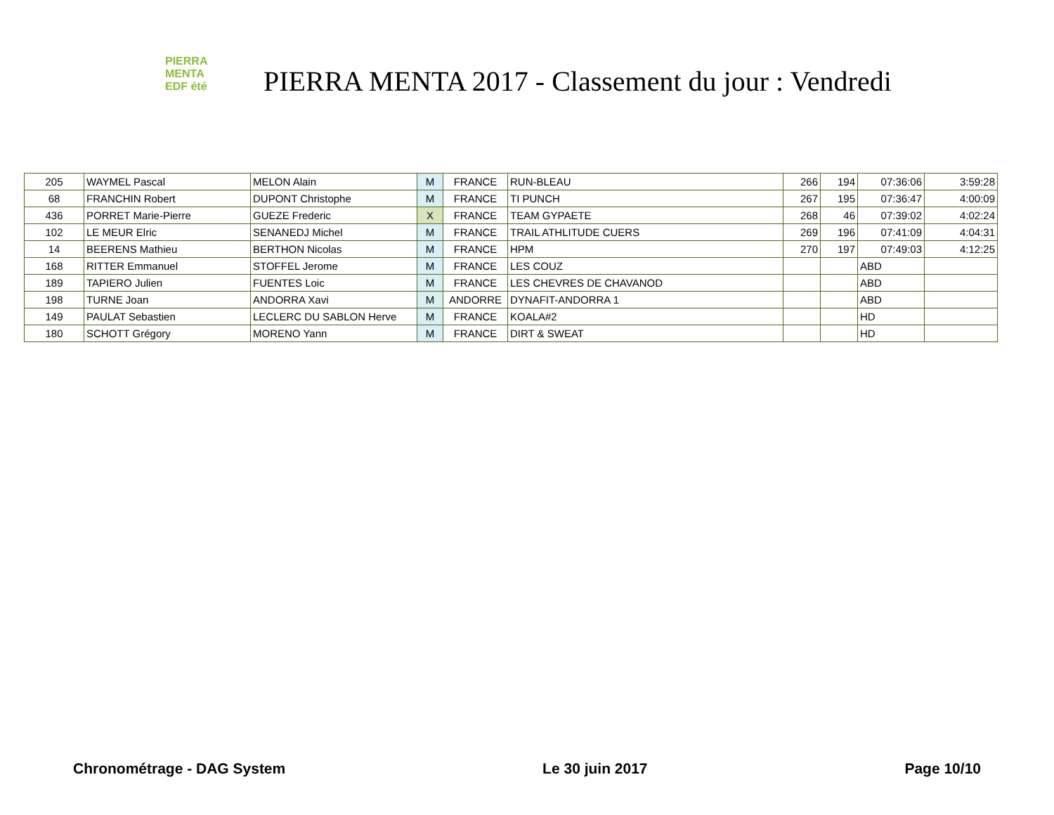PIERRA
MENTA
EDF été
PIERRA MENTA 2017 - Classement du jour : Vendredi
| 205 | WAYMEL Pascal | MELON Alain | M | FRANCE | RUN-BLEAU | 266 | 194 | 07:36:06 | 3:59:28 |
| 68 | FRANCHIN Robert | DUPONT Christophe | M | FRANCE | TI PUNCH | 267 | 195 | 07:36:47 | 4:00:09 |
| 436 | PORRET Marie-Pierre | GUEZE Frederic | X | FRANCE | TEAM GYPAETE | 268 | 46 | 07:39:02 | 4:02:24 |
| 102 | LE MEUR Elric | SENANEDJ Michel | M | FRANCE | TRAIL ATHLITUDE CUERS | 269 | 196 | 07:41:09 | 4:04:31 |
| 14 | BEERENS Mathieu | BERTHON Nicolas | M | FRANCE | HPM | 270 | 197 | 07:49:03 | 4:12:25 |
| 168 | RITTER Emmanuel | STOFFEL Jerome | M | FRANCE | LES COUZ | | | ABD | |
| 189 | TAPIERO Julien | FUENTES Loic | M | FRANCE | LES CHEVRES DE CHAVANOD | | | ABD | |
| 198 | TURNE Joan | ANDORRA Xavi | M | ANDORRE | DYNAFIT-ANDORRA 1 | | | ABD | |
| 149 | PAULAT Sebastien | LECLERC DU SABLON Herve | M | FRANCE | KOALA#2 | | | HD | |
| 180 | SCHOTT Grégory | MORENO Yann | M | FRANCE | DIRT & SWEAT | | | HD | |
Chronométrage - DAG System Le 30 juin 2017 Page 10/10